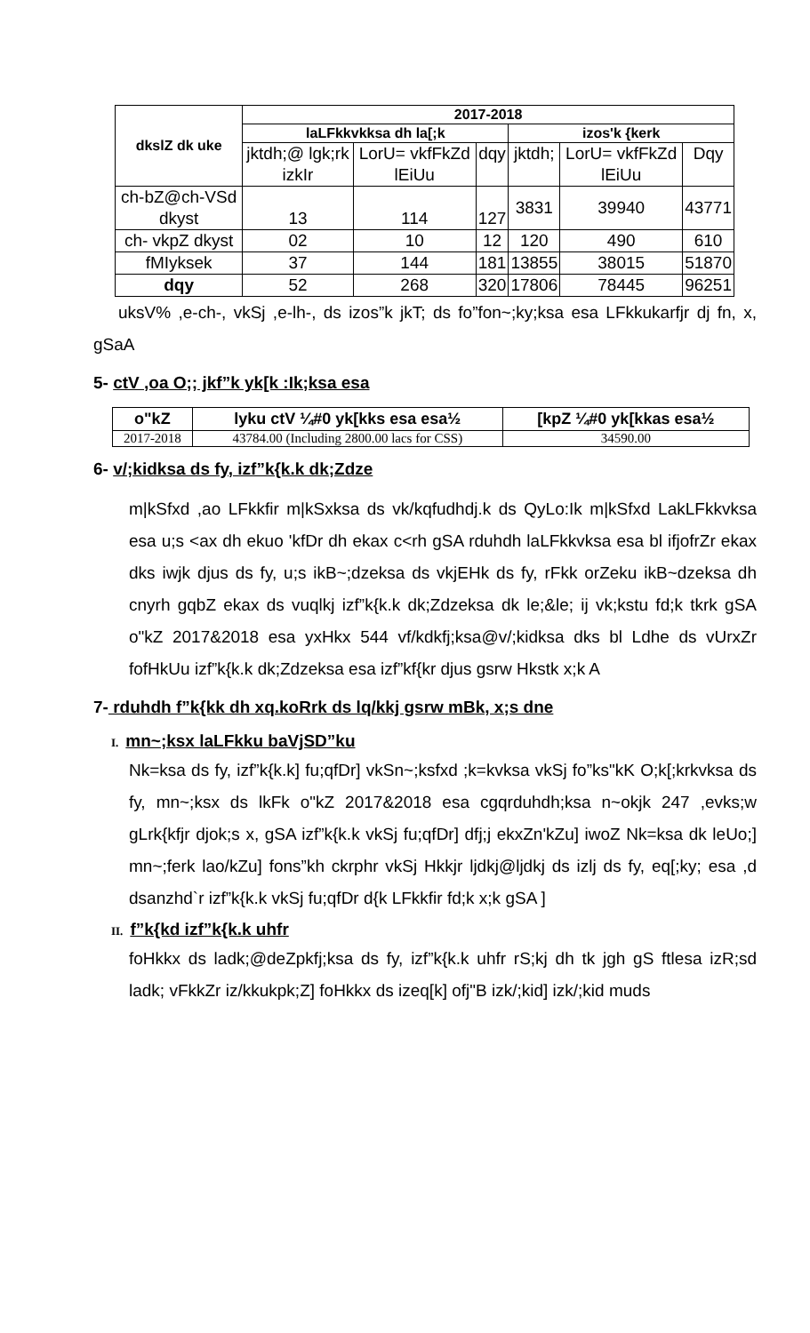| dkslZ dk uke | 2017-2018 | | | | | |
| --- | --- | --- | --- | --- | --- | --- |
| | laLFkkvkksa dh la[;k | | | izos'k {kerk | | |
| | jktdh;@ lgk;rk izkIr | LorU= vkfFkZd lEiUu | dqy | jktdh; | LorU= vkfFkZd lEiUu | Dqy |
| ch-bZ@ch-VSd dkyst | 13 | 114 | 127 | 3831 | 39940 | 43771 |
| ch- vkpZ dkyst | 02 | 10 | 12 | 120 | 490 | 610 |
| fMIyksek | 37 | 144 | 181 | 13855 | 38015 | 51870 |
| dqy | 52 | 268 | 320 | 17806 | 78445 | 96251 |
uksV% ,e-ch-, vkSj ,e-lh-, ds izos”k jkT; ds fo”fon~;ky;ksa esa LFkkukarfjr dj fn, x, gSaA
5- ctV ,oa O;; jkf”k yk[k :Ik;ksa esa
| o"kZ | lyku ctV ¼#0 yk[kks esa esa½ | [kpZ ¼#0 yk[kkas esa½ |
| --- | --- | --- |
| 2017-2018 | 43784.00 (Including 2800.00 lacs for CSS) | 34590.00 |
6- v/;kidksa ds fy, izf”k{k.k dk;Zdze
m|kSfxd ,ao LFkkfir m|kSxksa ds vk/kqfudhdj.k ds QyLo:Ik m|kSfxd LakLFkkvksa esa u;s <ax dh ekuo 'kfDr dh ekax c<rh gSA rduhdh laLFkkvksa esa bl ifjofrZr ekax dks iwjk djus ds fy, u;s ikB~;dzeksa ds vkjEHk ds fy, rFkk orZeku ikB~dzeksa dh cnyrh gqbZ ekax ds vuqlkj izf”k{k.k dk;Zdzeksa dk le;&le; ij vk;kstu fd;k tkrk gSA o"kZ 2017&2018 esa yxHkx 544 vf/kdkfj;ksa@v/;kidksa dks bl Ldhe ds vUrxZr fofHkUu izf”k{k.k dk;Zdzeksa esa izf”kf{kr djus gsrw Hkstk x;k A
7- rduhdh f”k{kk dh xq.koRrk ds lq/kkj gsrw mBk, x;s dne
I. mn~;ksx laLFkku baVjSD”ku
Nk=ksa ds fy, izf”k{k.k] fu;qfDr] vkSn~;ksfxd ;k=kvksa vkSj fo”ks"kK O;k[;krkvksa ds fy, mn~;ksx ds lkFk o"kZ 2017&2018 esa cgqrduhdh;ksa n~okjk 247 ,evks;w gLrk{kfjr djok;s x, gSA izf”k{k.k vkSj fu;qfDr] dfj;j ekxZn'kZu] iwoZ Nk=ksa dk leUo;] mn~;ferk lao/kZu] fons”kh ckrphr vkSj Hkkjr ljdkj@ljdkj ds izlj ds fy, eq[;ky; esa ,d dsanzhd`r izf”k{k.k vkSj fu;qfDr d{k LFkkfir fd;k x;k gSA ]
II. f”k{kd izf”k{k.k uhfr
foHkkx ds ladk;@deZpkfj;ksa ds fy, izf”k{k.k uhfr rS;kj dh tk jgh gS ftlesa izR;sd ladk; vFkkZr iz/kkukpk;Z] foHkkx ds izeq[k] ofj"B izk/;kid] izk/;kid muds